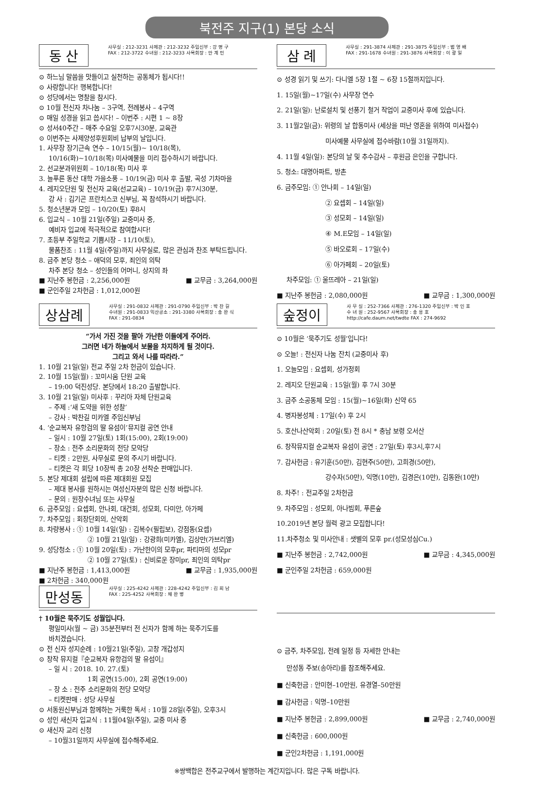북전주 지구(1) 본당 소식
동 산
사무실 : 212-3231 사제관 : 212-3232 주임신부 : 강 명 구
FAX : 212-3722 수녀원 : 212-3233 사목회장 : 안 계 민
⊙ 하느님 말씀을 맛들이고 실천하는 공동체가 됩시다!!
⊙ 사랑합니다! 행복합니다!
⊙ 성당에서는 명찰을 참시다.
⊙ 10월 전신자 차나눔 – 3구역, 전례봉사 – 4구역
⊙ 매일 성경을 읽고 씁시다! – 이번주 : 시편 1 ~ 8장
⊙ 성서40주간 – 매주 수요일 오후7시30분, 교육관
⊙ 이번주는 사제양성후원회비 납부의 날입니다.
1. 사무장 장기근속 연수 – 10/15(월)~ 10/18(목),
10/16(화)~10/18(목) 미사예물을 미리 접수하시기 바랍니다.
2. 선교분과위원회 – 10/18(목) 미사 후
3. 늘푸른 동산 대학 가을소풍 – 10/19(금) 미사 후 출발, 곡성 기차마을
4. 레지오단원 및 전신자 교육(선교교육) – 10/19(금) 후7시30분,
강 사 : 김기곤 프란치스코 신부님, 꼭 참석하시기 바랍니다.
5. 청소년분과 모임 – 10/20(토) 후8시
6. 입교식 – 10월 21일(주일) 교중미사 중,
예비자 입교에 적극적으로 참여합시다!
7. 초등부 주일학교 기쁨시장 – 11/10(토),
물품찬조 : 11월 4일(주일)까지 사무실로, 많은 관심과 찬조 부탁드립니다.
8. 금주 본당 청소 – 애덕의 모후, 죄인의 의탁
차주 본당 청소 – 성인들의 어머니, 상지의 좌
■ 지난주 봉헌금 : 2,256,000원 ■ 교무금 : 3,264,000원
■ 군인주일 2차헌금 : 1,012,000원
삼 례
사무실 : 291-3874 사제관 : 291-3875 주임신부 : 범 영 배
FAX : 291-1678 수녀원 : 291-3876 사목회장 : 이 광 일
⊙ 성경 읽기 및 쓰기: 다니엘 5장 1절 ~ 6장 15절까지입니다.
1. 15일(월)~17일(수) 사무장 연수
2. 21일(일): 난로설치 및 선풍기 철거 작업이 교중미사 후에 있습니다.
3. 11월2일(금): 위령의 날 합동미사 (세상을 떠난 영혼을 위하여 미사접수)
미사예물 사무실에 접수바람(10월 31일까지).
4. 11월 4일(일): 본당의 날 및 추수감사 – 후원금 은인을 구합니다.
5. 청소: 대명아파트, 방촌
6. 금주모임: ① 안나회 – 14일(일)
② 요셉회 – 14일(일)
③ 성모회 – 14일(일)
④ M.E모임 – 14일(일)
⑤ 바오로회 – 17일(수)
⑥ 아가페회 – 20일(토)
차주모임: ① 울뜨레아 – 21일(일)
■ 지난주 봉헌금 : 2,080,000원 ■ 교무금 : 1,300,000원
상삼례
사무실 : 291-0832 사제관 : 291-0790 주임신부 : 박 찬 길
수녀원 : 291-0833 익산공소 : 291-3380 사목회장 : 송 완 식
FAX : 291-0834
“가서 가진 것을 팔아 가난한 이들에게 주어라.
그러면 네가 하늘에서 보물을 차지하게 될 것이다.
그리고 와서 나를 따라라.”
1. 10월 21일(일) 전교 주일 2차 헌금이 있습니다.
2. 10월 15일(월) : 꼬미시움 단원 교육
– 19:00 덕진성당. 본당에서 18:20 출발합니다.
3. 10월 21일(일) 미사후 : 꾸리아 자체 단원교육
– 주제 :‘새 도약을 위한 성찰’
– 강사 : 박찬길 미카엘 주임신부님
4. ‘순교복자 유항검의 딸 유섬이’뮤지컬 공연 안내
– 일시 : 10월 27일(토) 1회(15:00), 2회(19:00)
– 장소 : 전주 소리문화의 전당 모악당
– 티켓 : 2만원, 사무실로 문의 주시기 바랍니다.
– 티켓은 각 회당 10장씩 총 20장 선착순 판매입니다.
5. 본당 제대회 설립에 따른 제대회원 모집
– 제대 봉사를 원하시는 여성신자분의 많은 신청 바랍니다.
– 문의 : 원장수녀님 또는 사무실
6. 금주모임 : 요셉회, 안나회, 대건회, 성모회, 다미안, 아가페
7. 차주모임 : 회장단회의, 산악회
8. 차량봉사 : ① 10월 14일(일) : 김복수(필립보), 강점동(요셉)
② 10월 21일(일) : 강광희(미카엘), 김상만(가브리엘)
9. 성당청소 : ① 10월 20일(토) : 가난한이의 모후pr, 파티마의 성모pr
② 10월 27일(토) : 신비로운 장미pr, 죄인의 의탁pr
■ 지난주 봉헌금 : 1,413,000원 ■ 교무금 : 1,935,000원
■ 2차헌금 : 340,000원
숲정이
사 무 실 : 252-7366 사제관 : 276-1320 주임신부 : 박 인 호
수 녀 원 : 252-9567 사목회장 : 송 용 호
http://cafe.daum.net/twdte FAX : 274-9692
⊙ 10월은 ‘묵주기도 성월’입니다!
⊙ 오늘! : 전신자 나눔 잔치 (교중미사 후)
1. 오늘모임 : 요셉회, 성가정회
2. 레지오 단원교육 : 15일(월) 후 7시 30분
3. 금주 소공동체 모임 : 15(월)~16일(화) 신약 65
4. 병자봉성체 : 17일(수) 후 2시
5. 호산나산악회 : 20일(토) 전 8시 * 충남 보령 오서산
6. 창작뮤지컬 순교복자 유섬이 공연 : 27일(토) 후3시,후7시
7. 감사헌금 : 유기훈(50만), 김현주(50만), 고희경(50만),
강수자(50만), 익명(10만), 김경은(10만), 김동완(10만)
8. 차주! : 전교주일 2차헌금
9. 차주모임 : 성모회, 아나빔회, 푸른숲
10.2019년 본당 월력 광고 모집합니다!
11.차주청소 및 미사안내 : 샛별의 모후 pr.(성모성심Cu.)
■ 지난주 봉헌금 : 2,742,000원 ■ 교무금 : 4,345,000원
■ 군인주일 2차헌금 : 659,000원
만성동
사무실 : 225-4242 사제관 : 228-4242 주임신부 : 김 희 남
FAX : 225-4252 사목회장 : 채 완 병
† 10월은 묵주기도 성월입니다.
평일미사(월 ~ 금) 35분전부터 전 신자가 함께 하는 묵주기도를
바치겠습니다.
⊙ 전 신자 성지순례 : 10월21일(주일), 고창 개갑성지
⊙ 창작 뮤지컬『순교복자 유항검의 딸 유섬이』
– 일 시 : 2018. 10. 27.(토)
1회 공연(15:00), 2회 공연(19:00)
– 장 소 : 전주 소리문화의 전당 모악당
– 티켓판매 : 성당 사무실
⊙ 서동원신부님과 함께하는 거룩한 독서 : 10월 28일(주일), 오후3시
⊙ 성인 새신자 입교식 : 11월04일(주일), 교중 미사 중
⊙ 새신자 교리 신청
– 10월31일까지 사무실에 접수해주세요.
⊙ 금주, 차주모임, 전례 일정 등 자세한 안내는
만성동 주보(송아리)를 참조해주세요.
■ 신축헌금 : 안미현–10만원, 유경열–50만원
■ 감사헌금 : 익명–10만원
■ 지난주 봉헌금 : 2,899,000원 ■ 교무금 : 2,740,000원
■ 신축헌금 : 600,000원
■ 군인2차헌금 : 1,191,000원
※쌍백합은 전주교구에서 발행하는 계간지입니다. 많은 구독 바랍니다.